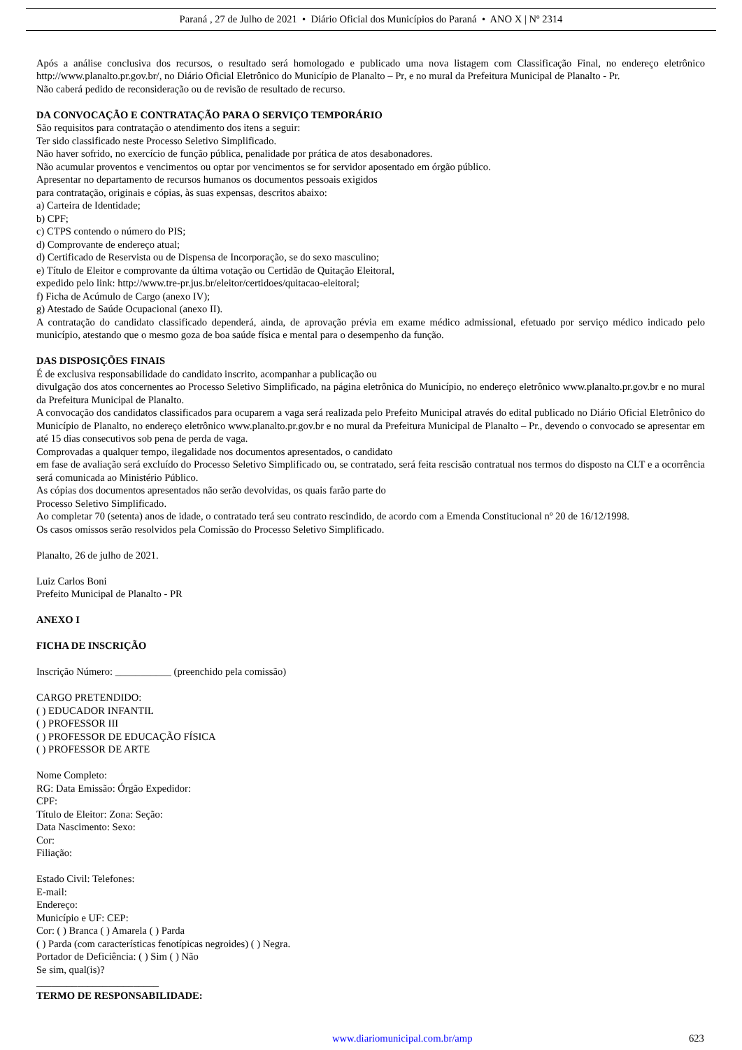Paraná , 27 de Julho de 2021 • Diário Oficial dos Municípios do Paraná • ANO X | Nº 2314
Após a análise conclusiva dos recursos, o resultado será homologado e publicado uma nova listagem com Classificação Final, no endereço eletrônico http://www.planalto.pr.gov.br/, no Diário Oficial Eletrônico do Município de Planalto – Pr, e no mural da Prefeitura Municipal de Planalto - Pr.
Não caberá pedido de reconsideração ou de revisão de resultado de recurso.
DA CONVOCAÇÃO E CONTRATAÇÃO PARA O SERVIÇO TEMPORÁRIO
São requisitos para contratação o atendimento dos itens a seguir:
Ter sido classificado neste Processo Seletivo Simplificado.
Não haver sofrido, no exercício de função pública, penalidade por prática de atos desabonadores.
Não acumular proventos e vencimentos ou optar por vencimentos se for servidor aposentado em órgão público.
Apresentar no departamento de recursos humanos os documentos pessoais exigidos
para contratação, originais e cópias, às suas expensas, descritos abaixo:
a) Carteira de Identidade;
b) CPF;
c) CTPS contendo o número do PIS;
d) Comprovante de endereço atual;
d) Certificado de Reservista ou de Dispensa de Incorporação, se do sexo masculino;
e) Título de Eleitor e comprovante da última votação ou Certidão de Quitação Eleitoral,
expedido pelo link: http://www.tre-pr.jus.br/eleitor/certidoes/quitacao-eleitoral;
f) Ficha de Acúmulo de Cargo (anexo IV);
g) Atestado de Saúde Ocupacional (anexo II).
A contratação do candidato classificado dependerá, ainda, de aprovação prévia em exame médico admissional, efetuado por serviço médico indicado pelo município, atestando que o mesmo goza de boa saúde física e mental para o desempenho da função.
DAS DISPOSIÇÕES FINAIS
É de exclusiva responsabilidade do candidato inscrito, acompanhar a publicação ou
divulgação dos atos concernentes ao Processo Seletivo Simplificado, na página eletrônica do Município, no endereço eletrônico www.planalto.pr.gov.br e no mural da Prefeitura Municipal de Planalto.
A convocação dos candidatos classificados para ocuparem a vaga será realizada pelo Prefeito Municipal através do edital publicado no Diário Oficial Eletrônico do Município de Planalto, no endereço eletrônico www.planalto.pr.gov.br e no mural da Prefeitura Municipal de Planalto – Pr., devendo o convocado se apresentar em até 15 dias consecutivos sob pena de perda de vaga.
Comprovadas a qualquer tempo, ilegalidade nos documentos apresentados, o candidato
em fase de avaliação será excluído do Processo Seletivo Simplificado ou, se contratado, será feita rescisão contratual nos termos do disposto na CLT e a ocorrência será comunicada ao Ministério Público.
As cópias dos documentos apresentados não serão devolvidas, os quais farão parte do
Processo Seletivo Simplificado.
Ao completar 70 (setenta) anos de idade, o contratado terá seu contrato rescindido, de acordo com a Emenda Constitucional nº 20 de 16/12/1998.
Os casos omissos serão resolvidos pela Comissão do Processo Seletivo Simplificado.
Planalto, 26 de julho de 2021.
Luiz Carlos Boni
Prefeito Municipal de Planalto - PR
ANEXO I
FICHA DE INSCRIÇÃO
Inscrição Número: ___________ (preenchido pela comissão)
CARGO PRETENDIDO:
( ) EDUCADOR INFANTIL
( ) PROFESSOR III
( ) PROFESSOR DE EDUCAÇÃO FÍSICA
( ) PROFESSOR DE ARTE
Nome Completo:
RG: Data Emissão: Órgão Expedidor:
CPF:
Título de Eleitor: Zona: Seção:
Data Nascimento: Sexo:
Cor:
Filiação:
Estado Civil: Telefones:
E-mail:
Endereço:
Município e UF: CEP:
Cor: ( ) Branca ( ) Amarela ( ) Parda
( ) Parda (com características fenotípicas negroides) ( ) Negra.
Portador de Deficiência: ( ) Sim ( ) Não
Se sim, qual(is)?
________________________
TERMO DE RESPONSABILIDADE:
www.diariomunicipal.com.br/amp 623